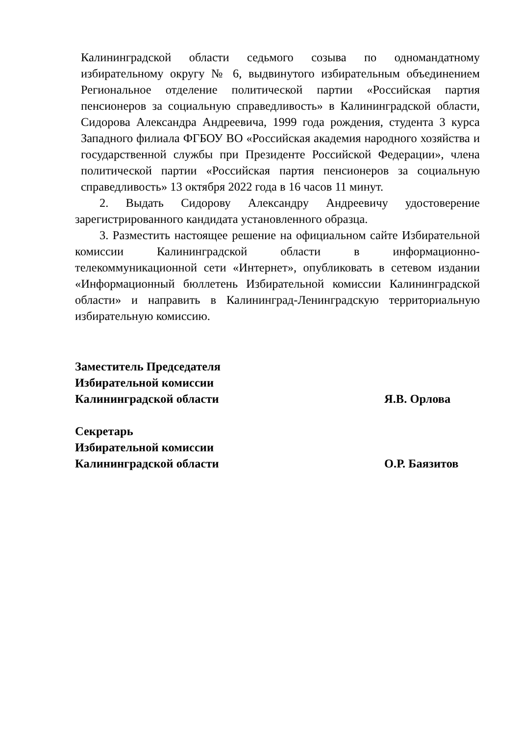Калининградской области седьмого созыва по одномандатному избирательному округу № 6, выдвинутого избирательным объединением Региональное отделение политической партии «Российская партия пенсионеров за социальную справедливость» в Калининградской области, Сидорова Александра Андреевича, 1999 года рождения, студента 3 курса Западного филиала ФГБОУ ВО «Российская академия народного хозяйства и государственной службы при Президенте Российской Федерации», члена политической партии «Российская партия пенсионеров за социальную справедливость» 13 октября 2022 года в 16 часов 11 минут.
2. Выдать Сидорову Александру Андреевичу удостоверение зарегистрированного кандидата установленного образца.
3. Разместить настоящее решение на официальном сайте Избирательной комиссии Калининградской области в информационно-телекоммуникационной сети «Интернет», опубликовать в сетевом издании «Информационный бюллетень Избирательной комиссии Калининградской области» и направить в Калининград-Ленинградскую территориальную избирательную комиссию.
Заместитель Председателя
Избирательной комиссии
Калининградской области Я.В. Орлова
Секретарь
Избирательной комиссии
Калининградской области О.Р. Баязитов